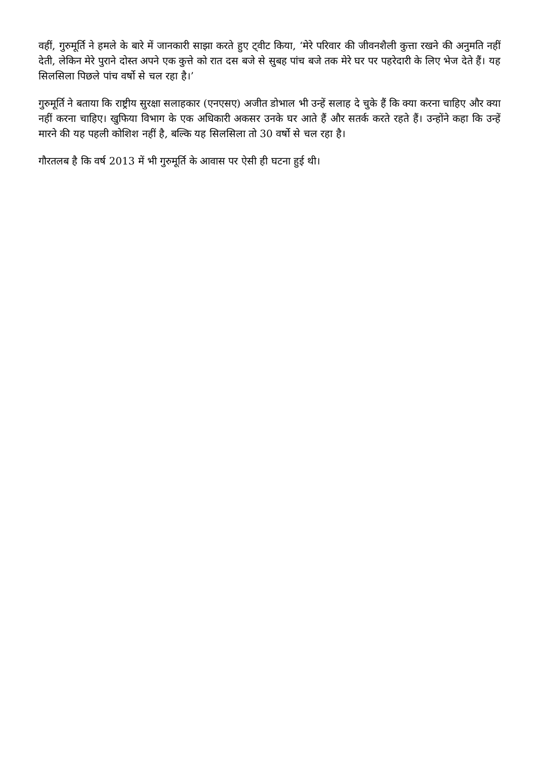वहीं, गुरुमूर्ति ने हमले के बारे में जानकारी साझा करते हुए ट्वीट किया, ‘मेरे परिवार की जीवनशैली कुत्ता रखने की अनुमति नहीं देती, लेकिन मेरे पुराने दोस्त अपने एक कुत्ते को रात दस बजे से सुबह पांच बजे तक मेरे घर पर पहरेदारी के लिए भेज देते हैं। यह सिलसिला पिछले पांच वर्षो से चल रहा है।’
गुरुमूर्ति ने बताया कि राष्ट्रीय सुरक्षा सलाहकार (एनएसए) अजीत डोभाल भी उन्हें सलाह दे चुके हैं कि क्या करना चाहिए और क्या नहीं करना चाहिए। खुफिया विभाग के एक अधिकारी अकसर उनके घर आते हैं और सतर्क करते रहते हैं। उन्होंने कहा कि उन्हें मारने की यह पहली कोशिश नहीं है, बल्कि यह सिलसिला तो 30 वर्षो से चल रहा है।
गौरतलब है कि वर्ष 2013 में भी गुरुमूर्ति के आवास पर ऐसी ही घटना हुई थी।